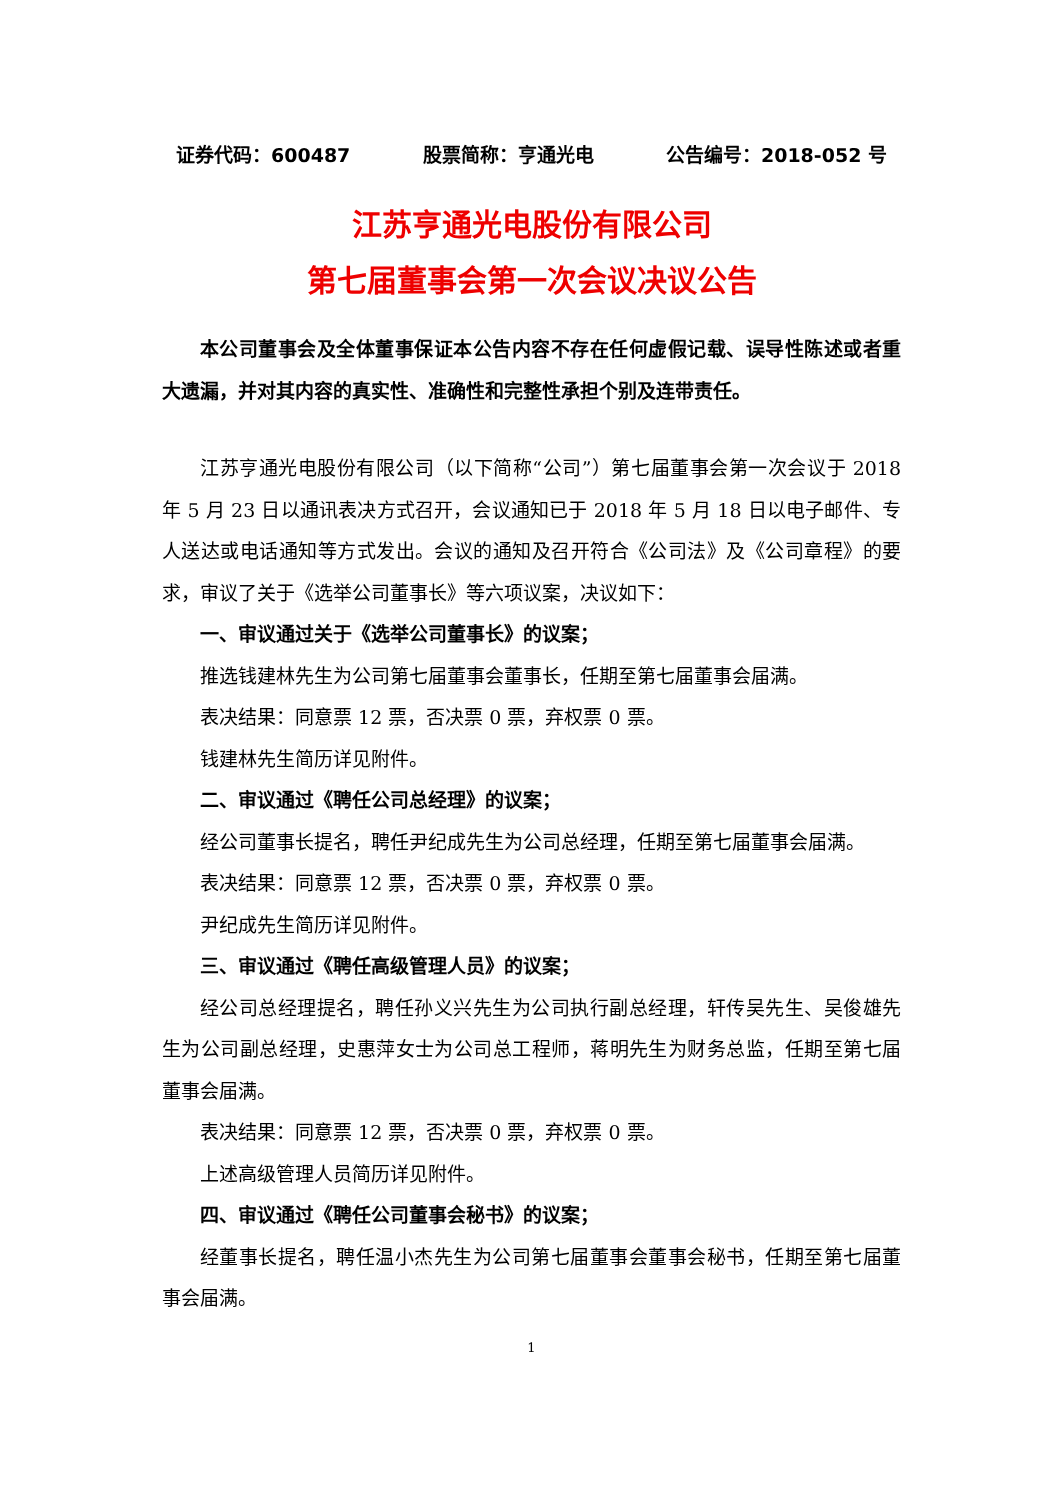证券代码：600487 股票简称：亨通光电 公告编号：2018-052 号
江苏亨通光电股份有限公司
第七届董事会第一次会议决议公告
本公司董事会及全体董事保证本公告内容不存在任何虚假记载、误导性陈述或者重大遗漏，并对其内容的真实性、准确性和完整性承担个别及连带责任。
江苏亨通光电股份有限公司（以下简称“公司”）第七届董事会第一次会议于 2018 年 5 月 23 日以通讯表决方式召开，会议通知已于 2018 年 5 月 18 日以电子邮件、专人送达或电话通知等方式发出。会议的通知及召开符合《公司法》及《公司章程》的要求，审议了关于《选举公司董事长》等六项议案，决议如下：
一、审议通过关于《选举公司董事长》的议案；
推选钱建林先生为公司第七届董事会董事长，任期至第七届董事会届满。
表决结果：同意票 12 票，否决票 0 票，弃权票 0 票。
钱建林先生简历详见附件。
二、审议通过《聘任公司总经理》的议案；
经公司董事长提名，聘任尹纪成先生为公司总经理，任期至第七届董事会届满。
表决结果：同意票 12 票，否决票 0 票，弃权票 0 票。
尹纪成先生简历详见附件。
三、审议通过《聘任高级管理人员》的议案；
经公司总经理提名，聘任孙义兴先生为公司执行副总经理，轩传吴先生、吴俊雄先生为公司副总经理，史惠萍女士为公司总工程师，蒋明先生为财务总监，任期至第七届董事会届满。
表决结果：同意票 12 票，否决票 0 票，弃权票 0 票。
上述高级管理人员简历详见附件。
四、审议通过《聘任公司董事会秘书》的议案；
经董事长提名，聘任温小杰先生为公司第七届董事会董事会秘书，任期至第七届董事会届满。
1